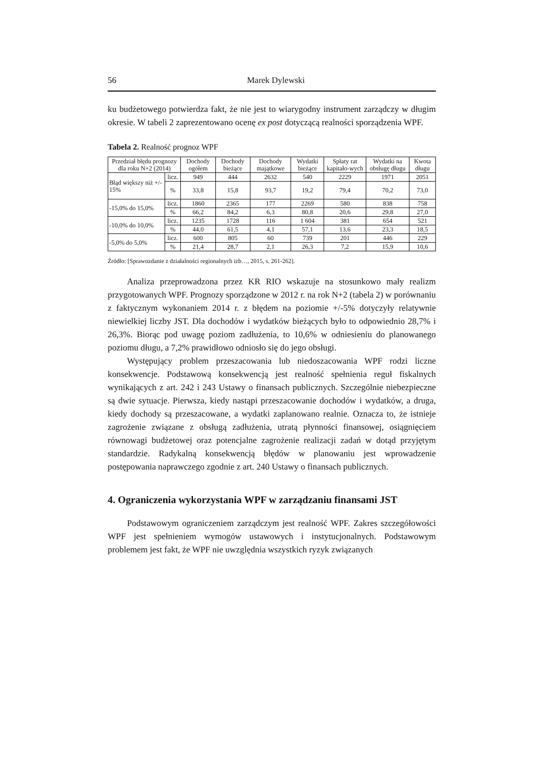56 Marek Dylewski
ku budżetowego potwierdza fakt, że nie jest to wiarygodny instrument zarządczy w długim okresie. W tabeli 2 zaprezentowano ocenę ex post dotyczącą realności sporządzenia WPF.
Tabela 2. Realność prognoz WPF
| Przedział błędu prognozy dla roku N+2 (2014) | | Dochody ogółem | Dochody bieżące | Dochody majątkowe | Wydatki bieżące | Spłaty rat kapitało-wych | Wydatki na obsługę długu | Kwota długu |
| --- | --- | --- | --- | --- | --- | --- | --- | --- |
| Błąd większy niż +/- 15% | licz. | 949 | 444 | 2632 | 540 | 2229 | 1971 | 2051 |
| | % | 33,8 | 15,8 | 93,7 | 19,2 | 79,4 | 70,2 | 73,0 |
| -15,0% do 15,0% | licz. | 1860 | 2365 | 177 | 2269 | 580 | 838 | 758 |
| | % | 66,2 | 84,2 | 6,3 | 80,8 | 20,6 | 29,8 | 27,0 |
| -10,0% do 10,0% | licz. | 1235 | 1728 | 116 | 1 604 | 381 | 654 | 521 |
| | % | 44,0 | 61,5 | 4,1 | 57,1 | 13,6 | 23,3 | 18,5 |
| -5,0% do 5,0% | licz. | 600 | 805 | 60 | 739 | 201 | 446 | 229 |
| | % | 21,4 | 28,7 | 2,1 | 26,3 | 7,2 | 15,9 | 10,6 |
Źródło: [Sprawozdanie z działalności regionalnych izb…, 2015, s. 261-262].
Analiza przeprowadzona przez KR RIO wskazuje na stosunkowo mały realizm przygotowanych WPF. Prognozy sporządzone w 2012 r. na rok N+2 (tabela 2) w porównaniu z faktycznym wykonaniem 2014 r. z błędem na poziomie +/-5% dotyczyły relatywnie niewielkiej liczby JST. Dla dochodów i wydatków bieżących było to odpowiednio 28,7% i 26,3%. Biorąc pod uwagę poziom zadłużenia, to 10,6% w odniesieniu do planowanego poziomu długu, a 7,2% prawidłowo odniosło się do jego obsługi.
Występujący problem przeszacowania lub niedoszacowania WPF rodzi liczne konsekwencje. Podstawową konsekwencją jest realność spełnienia reguł fiskalnych wynikających z art. 242 i 243 Ustawy o finansach publicznych. Szczególnie niebezpieczne są dwie sytuacje. Pierwsza, kiedy nastąpi przeszacowanie dochodów i wydatków, a druga, kiedy dochody są przeszacowane, a wydatki zaplanowano realnie. Oznacza to, że istnieje zagrożenie związane z obsługą zadłużenia, utratą płynności finansowej, osiągnięciem równowagi budżetowej oraz potencjalne zagrożenie realizacji zadań w dotąd przyjętym standardzie. Radykalną konsekwencją błędów w planowaniu jest wprowadzenie postępowania naprawczego zgodnie z art. 240 Ustawy o finansach publicznych.
4. Ograniczenia wykorzystania WPF w zarządzaniu finansami JST
Podstawowym ograniczeniem zarządczym jest realność WPF. Zakres szczegółowości WPF jest spełnieniem wymogów ustawowych i instytucjonalnych. Podstawowym problemem jest fakt, że WPF nie uwzględnia wszystkich ryzyk związanych